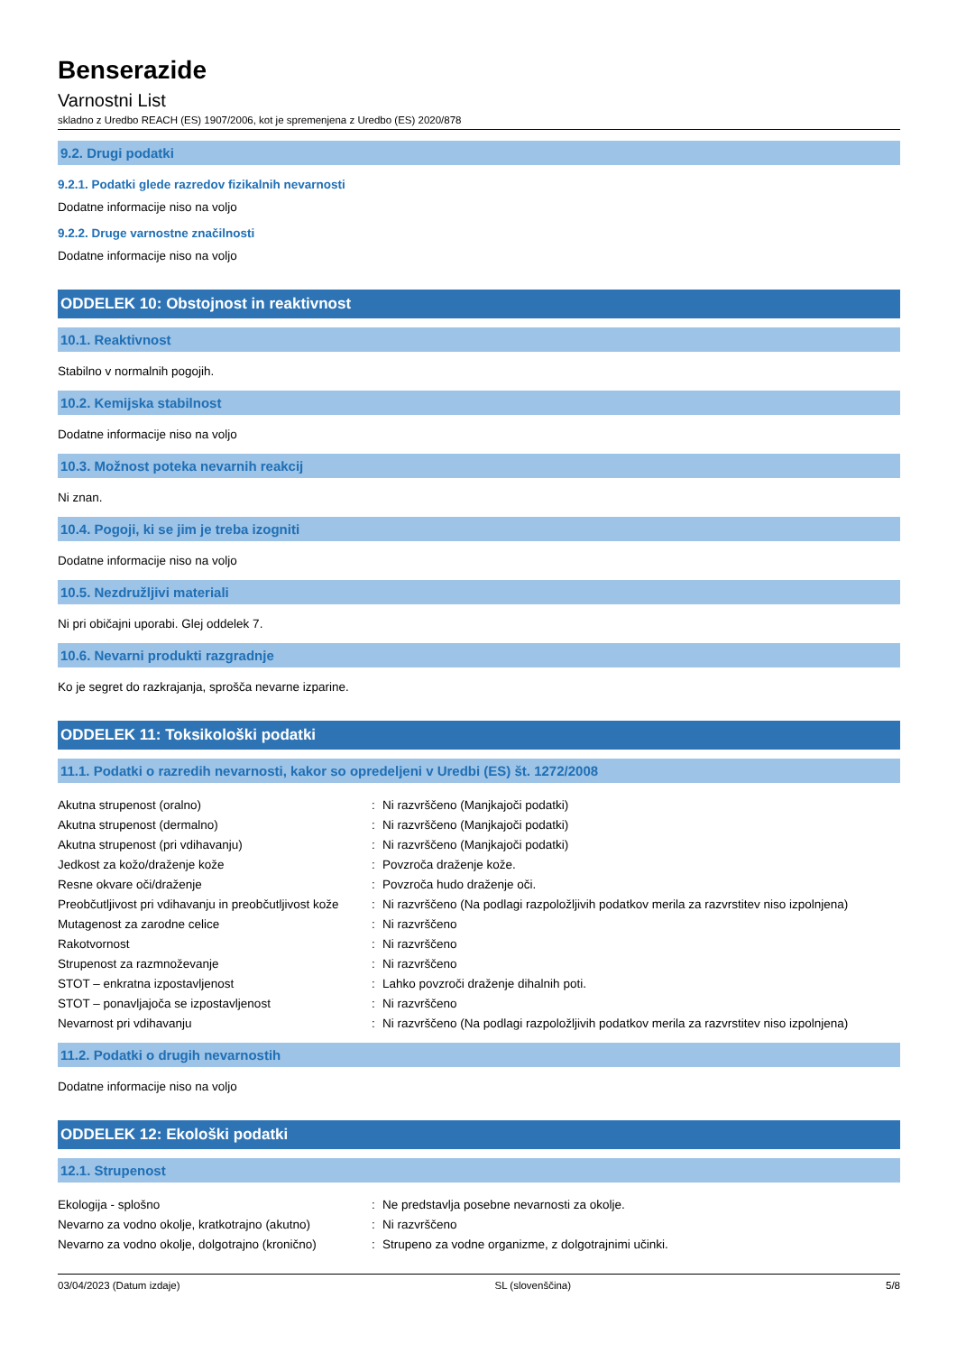Benserazide
Varnostni List
skladno z Uredbo REACH (ES) 1907/2006, kot je spremenjena z Uredbo (ES) 2020/878
9.2. Drugi podatki
9.2.1. Podatki glede razredov fizikalnih nevarnosti
Dodatne informacije niso na voljo
9.2.2. Druge varnostne značilnosti
Dodatne informacije niso na voljo
ODDELEK 10: Obstojnost in reaktivnost
10.1. Reaktivnost
Stabilno v normalnih pogojih.
10.2. Kemijska stabilnost
Dodatne informacije niso na voljo
10.3. Možnost poteka nevarnih reakcij
Ni znan.
10.4. Pogoji, ki se jim je treba izogniti
Dodatne informacije niso na voljo
10.5. Nezdružljivi materiali
Ni pri običajni uporabi. Glej oddelek 7.
10.6. Nevarni produkti razgradnje
Ko je segret do razkrajanja, sprošča nevarne izparine.
ODDELEK 11: Toksikološki podatki
11.1. Podatki o razredih nevarnosti, kakor so opredeljeni v Uredbi (ES) št. 1272/2008
| Akutna strupenost (oralno) | : | Ni razvrščeno (Manjkajoči podatki) |
| Akutna strupenost (dermalno) | : | Ni razvrščeno (Manjkajoči podatki) |
| Akutna strupenost (pri vdihavanju) | : | Ni razvrščeno (Manjkajoči podatki) |
| Jedkost za kožo/draženje kože | : | Povzroča draženje kože. |
| Resne okvare oči/draženje | : | Povzroča hudo draženje oči. |
| Preobčutljivost pri vdihavanju in preobčutljivost kože | : | Ni razvrščeno (Na podlagi razpoložljivih podatkov merila za razvrstitev niso izpolnjena) |
| Mutagenost za zarodne celice | : | Ni razvrščeno |
| Rakotvornost | : | Ni razvrščeno |
| Strupenost za razmnoževanje | : | Ni razvrščeno |
| STOT – enkratna izpostavljenost | : | Lahko povzroči draženje dihalnih poti. |
| STOT – ponavljajoča se izpostavljenost | : | Ni razvrščeno |
| Nevarnost pri vdihavanju | : | Ni razvrščeno (Na podlagi razpoložljivih podatkov merila za razvrstitev niso izpolnjena) |
11.2. Podatki o drugih nevarnostih
Dodatne informacije niso na voljo
ODDELEK 12: Ekološki podatki
12.1. Strupenost
| Ekologija - splošno | : | Ne predstavlja posebne nevarnosti za okolje. |
| Nevarno za vodno okolje, kratkotrajno (akutno) | : | Ni razvrščeno |
| Nevarno za vodno okolje, dolgotrajno (kronično) | : | Strupeno za vodne organizme, z dolgotrajnimi učinki. |
03/04/2023 (Datum izdaje) SL (slovenščina) 5/8